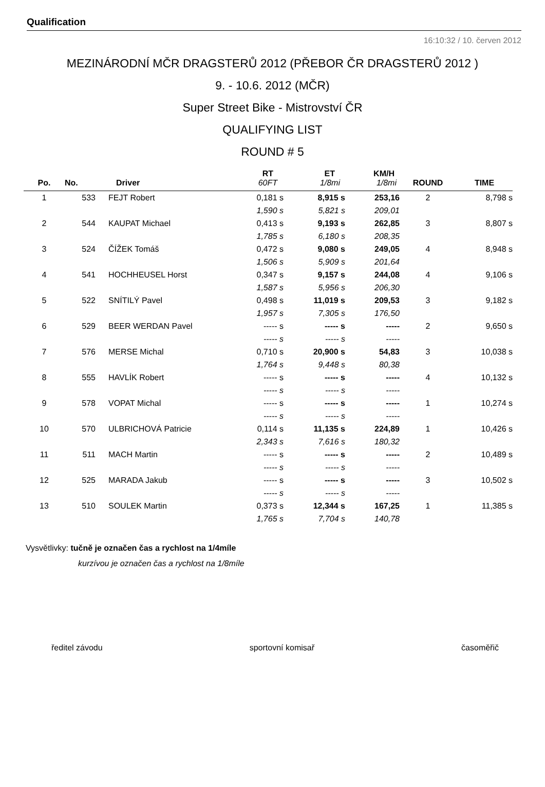Qualification
16:10:32 / 10. červen 2012
MEZINÁRODNÍ MČR DRAGSTERŮ 2012 (PŘEBOR ČR DRAGSTERŮ 2012 )
9. - 10.6. 2012 (MČR)
Super Street Bike - Mistrovství ČR
QUALIFYING LIST
ROUND # 5
| | | | RT | ET | KM/H | | |
| --- | --- | --- | --- | --- | --- | --- | --- |
| Po. | No. | Driver | 60FT | 1/8mi | 1/8mi | ROUND | TIME |
| 1 | 533 | FEJT Robert | 0,181 s | 8,915 s | 253,16 | 2 | 8,798 s |
| | | | 1,590 s | 5,821 s | 209,01 | | |
| 2 | 544 | KAUPAT Michael | 0,413 s | 9,193 s | 262,85 | 3 | 8,807 s |
| | | | 1,785 s | 6,180 s | 208,35 | | |
| 3 | 524 | ČÍŽEK Tomáš | 0,472 s | 9,080 s | 249,05 | 4 | 8,948 s |
| | | | 1,506 s | 5,909 s | 201,64 | | |
| 4 | 541 | HOCHHEUSEL Horst | 0,347 s | 9,157 s | 244,08 | 4 | 9,106 s |
| | | | 1,587 s | 5,956 s | 206,30 | | |
| 5 | 522 | SNÍTILÝ Pavel | 0,498 s | 11,019 s | 209,53 | 3 | 9,182 s |
| | | | 1,957 s | 7,305 s | 176,50 | | |
| 6 | 529 | BEER WERDAN Pavel | ----- s | ----- s | ----- | 2 | 9,650 s |
| | | | ----- s | ----- s | ----- | | |
| 7 | 576 | MERSE Michal | 0,710 s | 20,900 s | 54,83 | 3 | 10,038 s |
| | | | 1,764 s | 9,448 s | 80,38 | | |
| 8 | 555 | HAVLÍK Robert | ----- s | ----- s | ----- | 4 | 10,132 s |
| | | | ----- s | ----- s | ----- | | |
| 9 | 578 | VOPAT Michal | ----- s | ----- s | ----- | 1 | 10,274 s |
| | | | ----- s | ----- s | ----- | | |
| 10 | 570 | ULBRICHOVÁ Patricie | 0,114 s | 11,135 s | 224,89 | 1 | 10,426 s |
| | | | 2,343 s | 7,616 s | 180,32 | | |
| 11 | 511 | MACH Martin | ----- s | ----- s | ----- | 2 | 10,489 s |
| | | | ----- s | ----- s | ----- | | |
| 12 | 525 | MARADA Jakub | ----- s | ----- s | ----- | 3 | 10,502 s |
| | | | ----- s | ----- s | ----- | | |
| 13 | 510 | SOULEK Martin | 0,373 s | 12,344 s | 167,25 | 1 | 11,385 s |
| | | | 1,765 s | 7,704 s | 140,78 | | |
Vysvětlivky: tučně je označen čas a rychlost na 1/4míle
kurzívou je označen čas a rychlost na 1/8míle
ředitel závodu sportovní komisař časoměřič